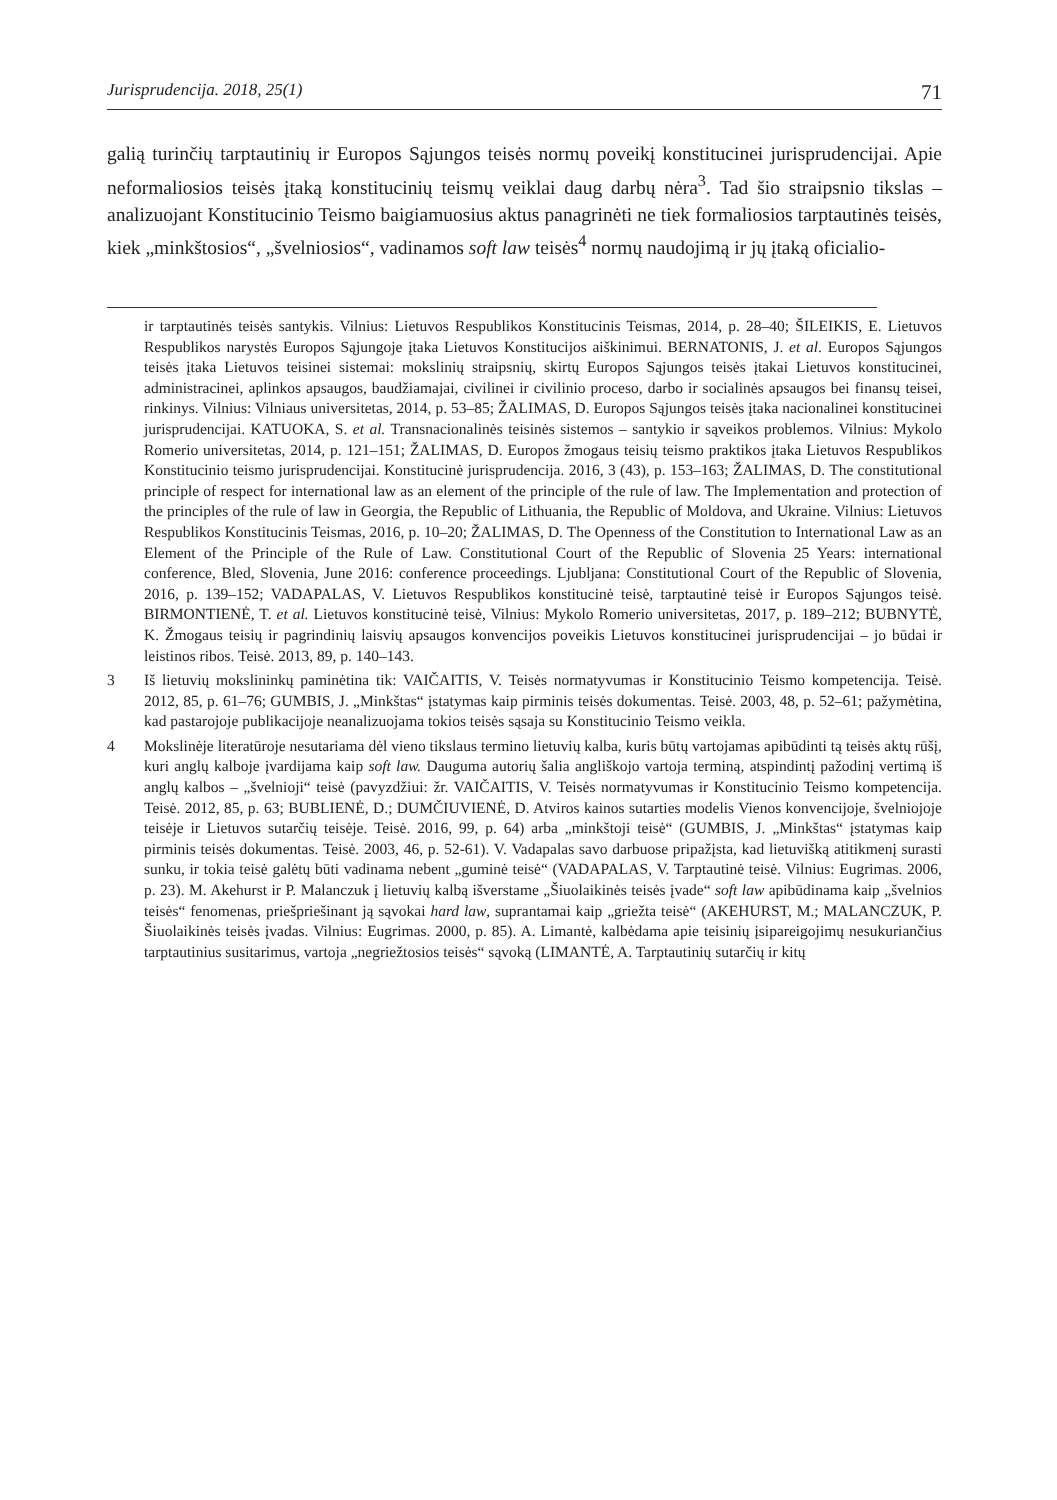Jurisprudencija. 2018, 25(1) 71
galią turinčių tarptautinių ir Europos Sąjungos teisės normų poveikį konstitucinei jurisprudencijai. Apie neformaliosios teisės įtaką konstitucinių teismų veiklai daug darbų nėra<sup>3</sup>. Tad šio straipsnio tikslas – analizuojant Konstitucinio Teismo baigiamuosius aktus panagrinėti ne tiek formaliosios tarptautinės teisės, kiek „minkštosios“, „švelniosios“, vadinamos soft law teisės<sup>4</sup> normų naudojimą ir jų įtaką oficialio-
ir tarptautinės teisės santykis. Vilnius: Lietuvos Respublikos Konstitucinis Teismas, 2014, p. 28–40; ŠILEIKIS, E. Lietuvos Respublikos narystės Europos Sąjungoje įtaka Lietuvos Konstitucijos aiškinimui. BERNATONIS, J. et al. Europos Sąjungos teisės įtaka Lietuvos teisinei sistemai: mokslinių straipsnių, skirtų Europos Sąjungos teisės įtakai Lietuvos konstitucinei, administracinei, aplinkos apsaugos, baudžiamajai, civilinei ir civilinio proceso, darbo ir socialinės apsaugos bei finansų teisei, rinkinys. Vilnius: Vilniaus universitetas, 2014, p. 53–85; ŽALIMAS, D. Europos Sąjungos teisės įtaka nacionalinei konstitucinei jurisprudencijai. KATUOKA, S. et al. Transnacionalinės teisinės sistemos – santykio ir sąveikos problemos. Vilnius: Mykolo Romerio universitetas, 2014, p. 121–151; ŽALIMAS, D. Europos žmogaus teisių teismo praktikos įtaka Lietuvos Respublikos Konstitucinio teismo jurisprudencijai. Konstitucinė jurisprudencija. 2016, 3 (43), p. 153–163; ŽALIMAS, D. The constitutional principle of respect for international law as an element of the principle of the rule of law. The Implementation and protection of the principles of the rule of law in Georgia, the Republic of Lithuania, the Republic of Moldova, and Ukraine. Vilnius: Lietuvos Respublikos Konstitucinis Teismas, 2016, p. 10–20; ŽALIMAS, D. The Openness of the Constitution to International Law as an Element of the Principle of the Rule of Law. Constitutional Court of the Republic of Slovenia 25 Years: international conference, Bled, Slovenia, June 2016: conference proceedings. Ljubljana: Constitutional Court of the Republic of Slovenia, 2016, p. 139–152; VADAPALAS, V. Lietuvos Respublikos konstitucinė teisė, tarptautinė teisė ir Europos Sąjungos teisė. BIRMONTIENĖ, T. et al. Lietuvos konstitucinė teisė, Vilnius: Mykolo Romerio universitetas, 2017, p. 189–212; BUBNYTĖ, K. Žmogaus teisių ir pagrindinių laisvių apsaugos konvencijos poveikis Lietuvos konstitucinei jurisprudencijai – jo būdai ir leistinos ribos. Teisė. 2013, 89, p. 140–143.
3 Iš lietuvių mokslininkų paminėtina tik: VAIČAITIS, V. Teisės normatyvumas ir Konstitucinio Teismo kompetencija. Teisė. 2012, 85, p. 61–76; GUMBIS, J. „Minkštas“ įstatymas kaip pirminis teisės dokumentas. Teisė. 2003, 48, p. 52–61; pažymėtina, kad pastarojoje publikacijoje neanalizuojama tokios teisės sąsaja su Konstitucinio Teismo veikla.
4 Mokslinėje literatūroje nesutariama dėl vieno tikslaus termino lietuvių kalba, kuris būtų vartojamas apibūdinti tą teisės aktų rūšį, kuri anglų kalboje įvardijama kaip soft law. Dauguma autorių šalia angliškojo vartoja terminą, atspindintį pažodinį vertimą iš anglų kalbos – „švelnioji“ teisė (pavyzdžiui: žr. VAIČAITIS, V. Teisės normatyvumas ir Konstitucinio Teismo kompetencija. Teisė. 2012, 85, p. 63; BUBLIENĖ, D.; DUMČIUVIENĖ, D. Atviros kainos sutarties modelis Vienos konvencijoje, švelniojoje teisėje ir Lietuvos sutarčių teisėje. Teisė. 2016, 99, p. 64) arba „minkštoji teisė“ (GUMBIS, J. „Minkštas“ įstatymas kaip pirminis teisės dokumentas. Teisė. 2003, 46, p. 52-61). V. Vadapalas savo darbuose pripažįsta, kad lietuvišką atitikmenį surasti sunku, ir tokia teisė galėtų būti vadinama nebent „guminė teisė“ (VADAPALAS, V. Tarptautinė teisė. Vilnius: Eugrimas. 2006, p. 23). M. Akehurst ir P. Malanczuk į lietuvių kalbą išverstame „Šiuolaikinės teisės įvade“ soft law apibūdinama kaip „švelnios teisės“ fenomenas, priešpriešinant ją sąvokai hard law, suprantamai kaip „griežta teisė“ (AKEHURST, M.; MALANCZUK, P. Šiuolaikinės teisės įvadas. Vilnius: Eugrimas. 2000, p. 85). A. Limantė, kalbėdama apie teisinių įsipareigojimų nesukuriančius tarptautinius susitarimus, vartoja „negriežtosios teisės“ sąvoką (LIMANTĖ, A. Tarptautinių sutarčių ir kitų